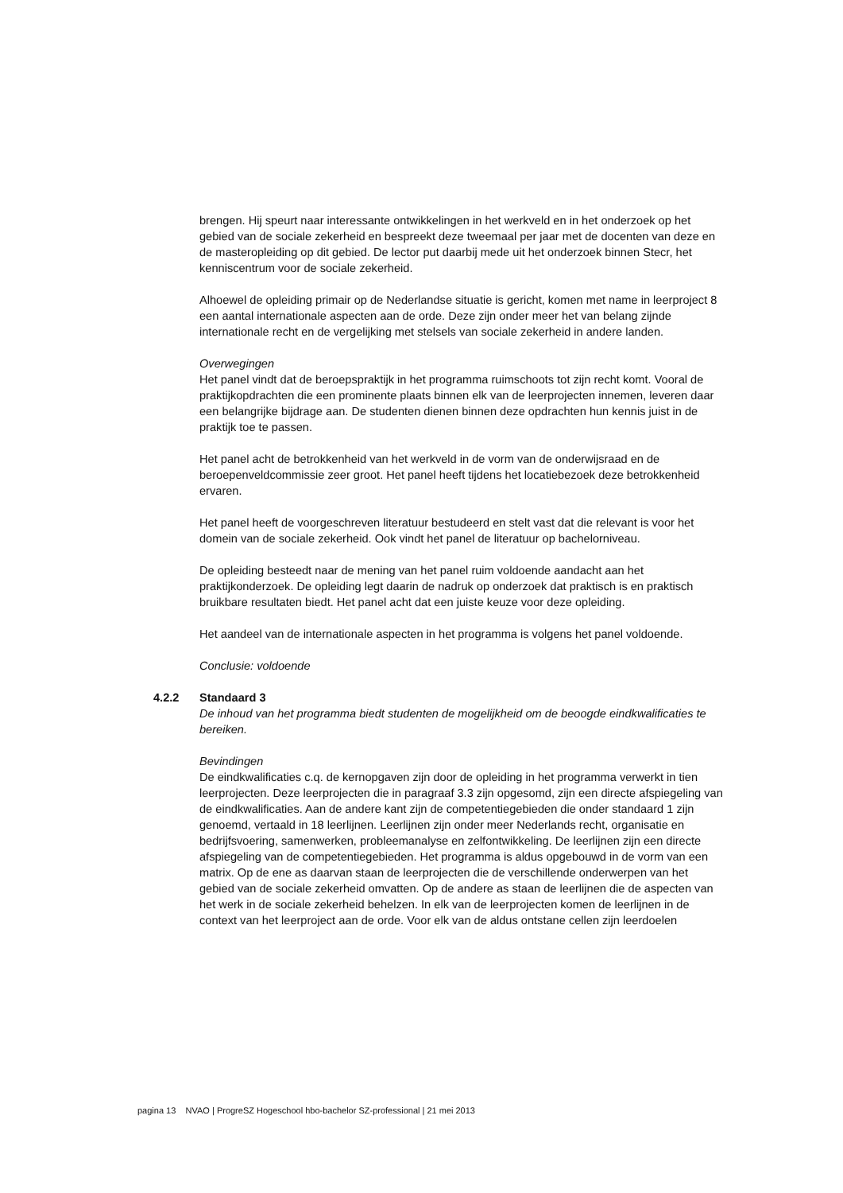brengen. Hij speurt naar interessante ontwikkelingen in het werkveld en in het onderzoek op het gebied van de sociale zekerheid en bespreekt deze tweemaal per jaar met de docenten van deze en de masteropleiding op dit gebied. De lector put daarbij mede uit het onderzoek binnen Stecr, het kenniscentrum voor de sociale zekerheid.
Alhoewel de opleiding primair op de Nederlandse situatie is gericht, komen met name in leerproject 8 een aantal internationale aspecten aan de orde. Deze zijn onder meer het van belang zijnde internationale recht en de vergelijking met stelsels van sociale zekerheid in andere landen.
Overwegingen
Het panel vindt dat de beroepspraktijk in het programma ruimschoots tot zijn recht komt. Vooral de praktijkopdrachten die een prominente plaats binnen elk van de leerprojecten innemen, leveren daar een belangrijke bijdrage aan. De studenten dienen binnen deze opdrachten hun kennis juist in de praktijk toe te passen.
Het panel acht de betrokkenheid van het werkveld in de vorm van de onderwijsraad en de beroepenveldcommissie zeer groot. Het panel heeft tijdens het locatiebezoek deze betrokkenheid ervaren.
Het panel heeft de voorgeschreven literatuur bestudeerd en stelt vast dat die relevant is voor het domein van de sociale zekerheid. Ook vindt het panel de literatuur op bachelorniveau.
De opleiding besteedt naar de mening van het panel ruim voldoende aandacht aan het praktijkonderzoek. De opleiding legt daarin de nadruk op onderzoek dat praktisch is en praktisch bruikbare resultaten biedt. Het panel acht dat een juiste keuze voor deze opleiding.
Het aandeel van de internationale aspecten in het programma is volgens het panel voldoende.
Conclusie: voldoende
4.2.2 Standaard 3
De inhoud van het programma biedt studenten de mogelijkheid om de beoogde eindkwalificaties te bereiken.
Bevindingen
De eindkwalificaties c.q. de kernopgaven zijn door de opleiding in het programma verwerkt in tien leerprojecten. Deze leerprojecten die in paragraaf 3.3 zijn opgesomd, zijn een directe afspiegeling van de eindkwalificaties. Aan de andere kant zijn de competentiegebieden die onder standaard 1 zijn genoemd, vertaald in 18 leerlijnen. Leerlijnen zijn onder meer Nederlands recht, organisatie en bedrijfsvoering, samenwerken, probleemanalyse en zelfontwikkeling. De leerlijnen zijn een directe afspiegeling van de competentiegebieden. Het programma is aldus opgebouwd in de vorm van een matrix. Op de ene as daarvan staan de leerprojecten die de verschillende onderwerpen van het gebied van de sociale zekerheid omvatten. Op de andere as staan de leerlijnen die de aspecten van het werk in de sociale zekerheid behelzen. In elk van de leerprojecten komen de leerlijnen in de context van het leerproject aan de orde. Voor elk van de aldus ontstane cellen zijn leerdoelen
pagina 13 NVAO | ProgreSZ Hogeschool hbo-bachelor SZ-professional | 21 mei 2013